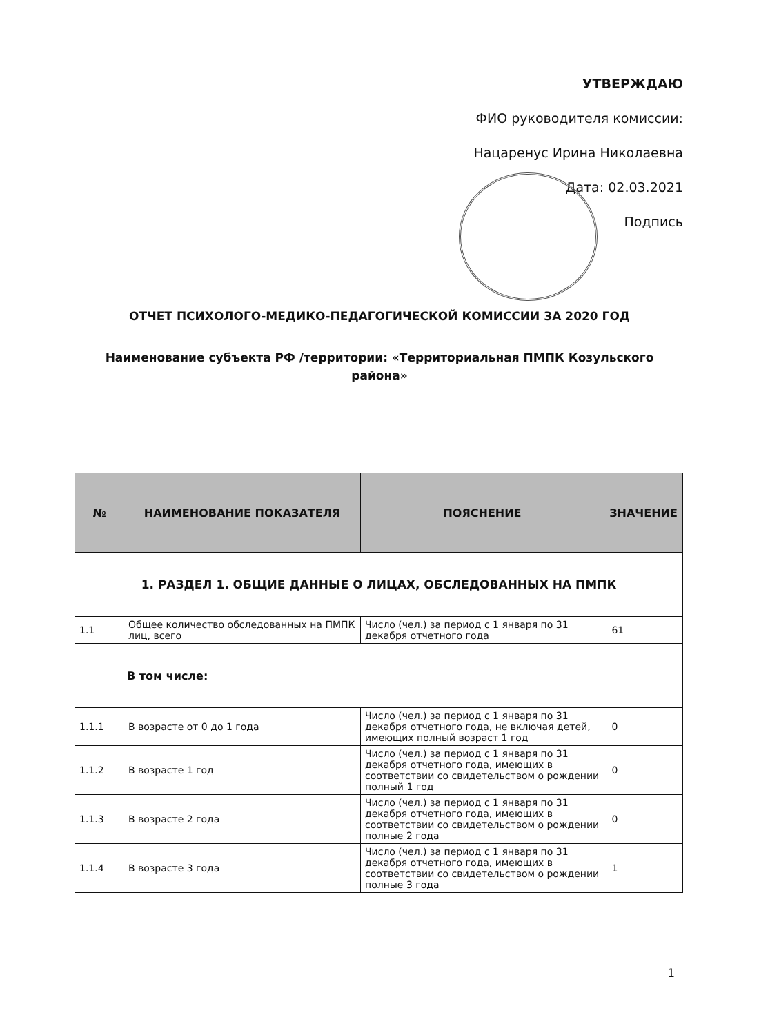УТВЕРЖДАЮ
ФИО руководителя комиссии:
Нацаренус Ирина Николаевна
Дата: 02.03.2021
Подпись
ОТЧЕТ ПСИХОЛОГО-МЕДИКО-ПЕДАГОГИЧЕСКОЙ КОМИССИИ ЗА 2020 ГОД
Наименование субъекта РФ /территории: «Территориальная ПМПК Козульского района»
| № | НАИМЕНОВАНИЕ ПОКАЗАТЕЛЯ | ПОЯСНЕНИЕ | ЗНАЧЕНИЕ |
| --- | --- | --- | --- |
| 1. РАЗДЕЛ 1. ОБЩИЕ ДАННЫЕ О ЛИЦАХ, ОБСЛЕДОВАННЫХ НА ПМПК | | | |
| 1.1 | Общее количество обследованных на ПМПК лиц, всего | Число (чел.) за период с 1 января по 31 декабря отчетного года | 61 |
| В том числе: | | | |
| 1.1.1 | В возрасте от 0 до 1 года | Число (чел.) за период с 1 января по 31 декабря отчетного года, не включая детей, имеющих полный возраст 1 год | 0 |
| 1.1.2 | В возрасте 1 год | Число (чел.) за период с 1 января по 31 декабря отчетного года, имеющих в соответствии со свидетельством о рождении полный 1 год | 0 |
| 1.1.3 | В возрасте 2 года | Число (чел.) за период с 1 января по 31 декабря отчетного года, имеющих в соответствии со свидетельством о рождении полные 2 года | 0 |
| 1.1.4 | В возрасте 3 года | Число (чел.) за период с 1 января по 31 декабря отчетного года, имеющих в соответствии со свидетельством о рождении полные 3 года | 1 |
1